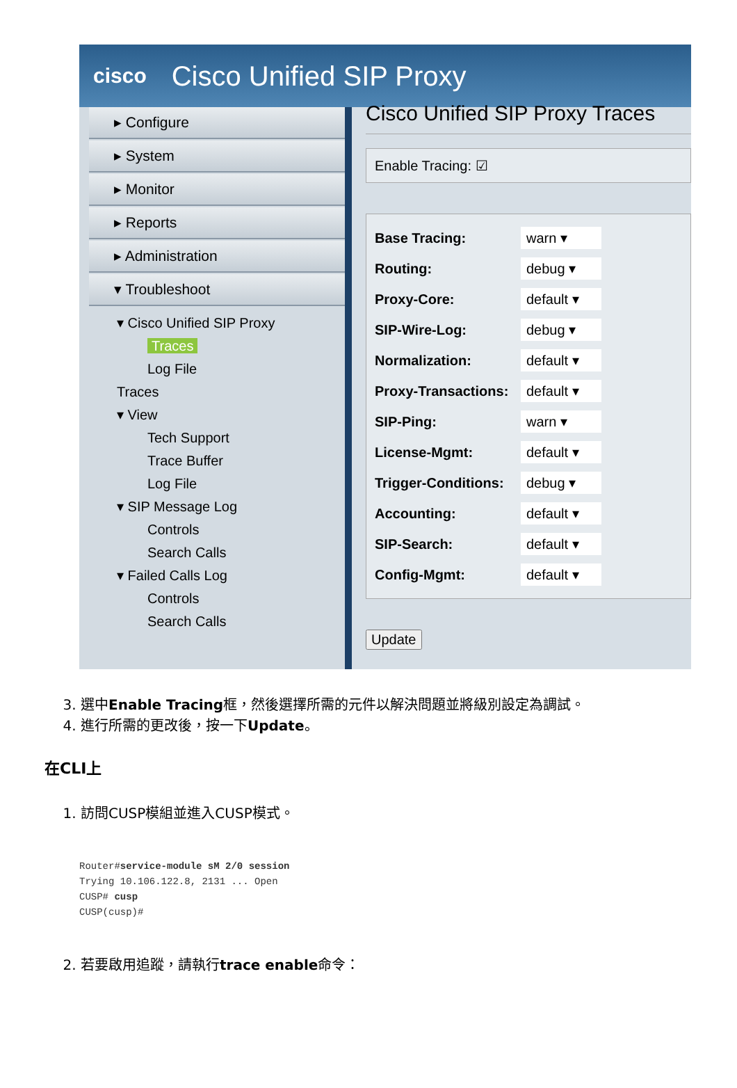cisco Cisco Unified SIP Proxy
▸ Configure
▸ System
▸ Monitor
▸ Reports
▸ Administration
▾ Troubleshoot
▾ Cisco Unified SIP Proxy
Traces
Log File
Traces
▾ View
Tech Support
Trace Buffer
Log File
▾ SIP Message Log
Controls
Search Calls
▾ Failed Calls Log
Controls
Search Calls
Cisco Unified SIP Proxy Traces
Enable Tracing: ☑
Base Tracing:
warn ▾
Routing:
debug ▾
Proxy-Core:
default ▾
SIP-Wire-Log:
debug ▾
Normalization:
default ▾
Proxy-Transactions:
default ▾
SIP-Ping:
warn ▾
License-Mgmt:
default ▾
Trigger-Conditions:
debug ▾
Accounting:
default ▾
SIP-Search:
default ▾
Config-Mgmt:
default ▾
Update
3. 選中Enable Tracing框，然後選擇所需的元件以解決問題並將級別設定為調試。
4. 進行所需的更改後，按一下Update。
在CLI上
1. 訪問CUSP模組並進入CUSP模式。
Router#service-module sM 2/0 session
Trying 10.106.122.8, 2131 ... Open
CUSP# cusp
CUSP(cusp)#
2. 若要啟用追蹤，請執行trace enable命令：